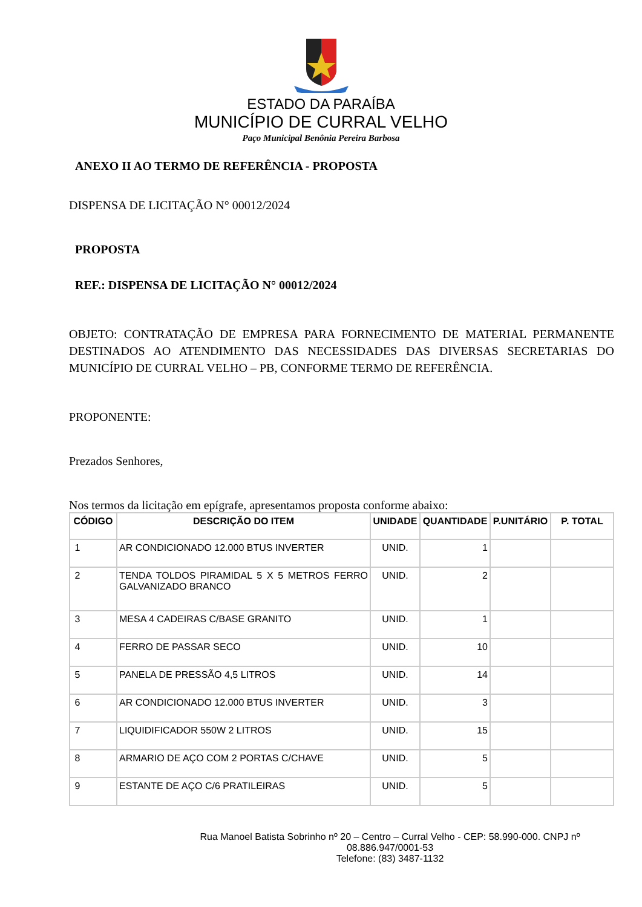ESTADO DA PARAÍBA
MUNICÍPIO DE CURRAL VELHO
Paço Municipal Benônia Pereira Barbosa
ANEXO II AO TERMO DE REFERÊNCIA - PROPOSTA
DISPENSA DE LICITAÇÃO N° 00012/2024
PROPOSTA
REF.: DISPENSA DE LICITAÇÃO N° 00012/2024
OBJETO: CONTRATAÇÃO DE EMPRESA PARA FORNECIMENTO DE MATERIAL PERMANENTE DESTINADOS AO ATENDIMENTO DAS NECESSIDADES DAS DIVERSAS SECRETARIAS DO MUNICÍPIO DE CURRAL VELHO – PB, CONFORME TERMO DE REFERÊNCIA.
PROPONENTE:
Prezados Senhores,
Nos termos da licitação em epígrafe, apresentamos proposta conforme abaixo:
| CÓDIGO | DESCRIÇÃO DO ITEM | UNIDADE | QUANTIDADE | P.UNITÁRIO | P. TOTAL |
| --- | --- | --- | --- | --- | --- |
| 1 | AR CONDICIONADO 12.000 BTUS INVERTER | UNID. | 1 | | |
| 2 | TENDA TOLDOS PIRAMIDAL 5 X 5 METROS FERRO GALVANIZADO BRANCO | UNID. | 2 | | |
| 3 | MESA 4 CADEIRAS C/BASE GRANITO | UNID. | 1 | | |
| 4 | FERRO DE PASSAR SECO | UNID. | 10 | | |
| 5 | PANELA DE PRESSÃO 4,5 LITROS | UNID. | 14 | | |
| 6 | AR CONDICIONADO 12.000 BTUS INVERTER | UNID. | 3 | | |
| 7 | LIQUIDIFICADOR 550W 2 LITROS | UNID. | 15 | | |
| 8 | ARMARIO DE AÇO COM 2 PORTAS C/CHAVE | UNID. | 5 | | |
| 9 | ESTANTE DE AÇO C/6 PRATILEIRAS | UNID. | 5 | | |
Rua Manoel Batista Sobrinho nº 20 – Centro – Curral Velho - CEP: 58.990-000. CNPJ nº 08.886.947/0001-53
Telefone: (83) 3487-1132